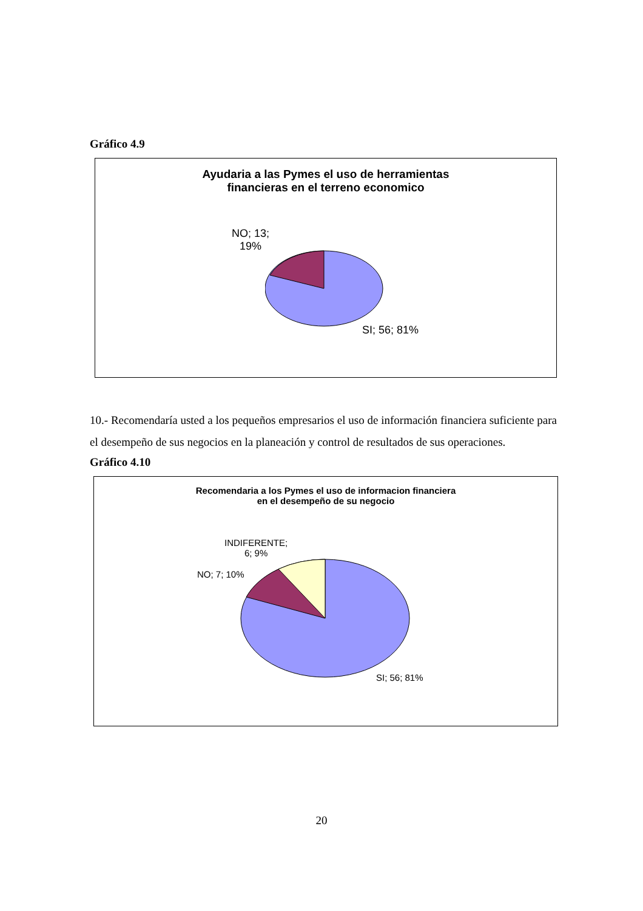Gráfico 4.9
Ayudaria a las Pymes el uso de herramientas
financieras en el terreno economico
NO; 13;
19%
SI; 56; 81%
10.- Recomendaría usted a los pequeños empresarios el uso de información financiera suficiente para el desempeño de sus negocios en la planeación y control de resultados de sus operaciones.
Gráfico 4.10
Recomendaria a los Pymes el uso de informacion financiera
en el desempeño de su negocio
INDIFERENTE;
6; 9%
NO; 7; 10%
SI; 56; 81%
20